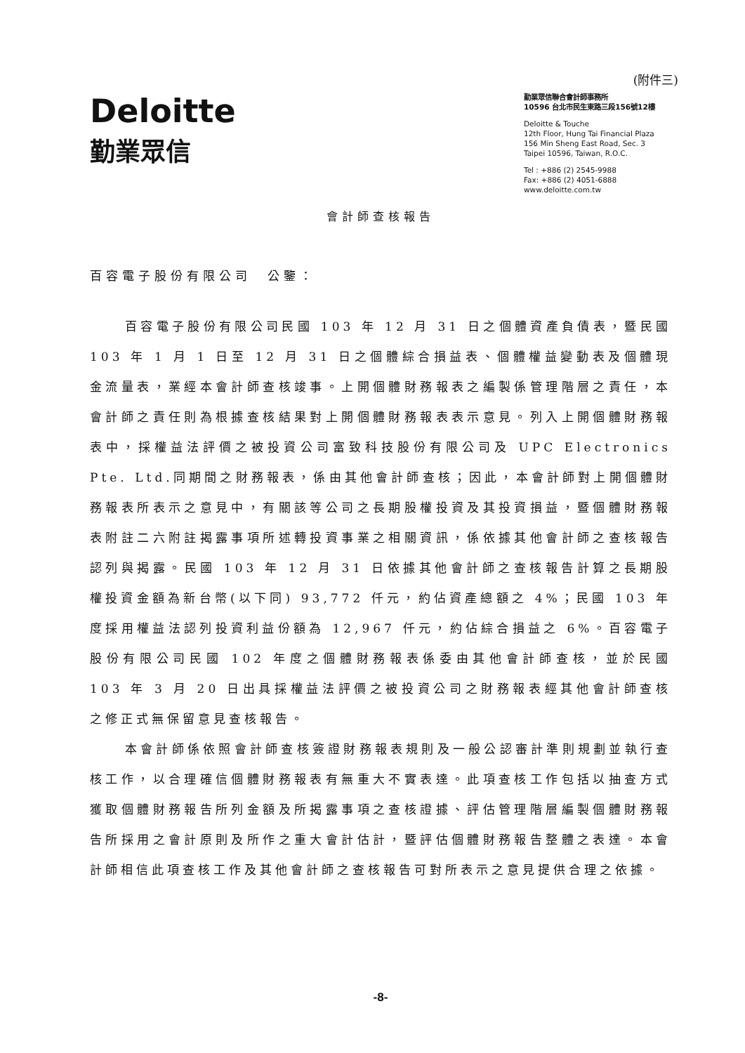(附件三)
Deloitte
勤業眾信
勤業眾信聯合會計師事務所
10596 台北市民生東路三段156號12樓
Deloitte & Touche
12th Floor, Hung Tai Financial Plaza
156 Min Sheng East Road, Sec. 3
Taipei 10596, Taiwan, R.O.C.
Tel : +886 (2) 2545-9988
Fax: +886 (2) 4051-6888
www.deloitte.com.tw
會計師查核報告
百容電子股份有限公司　公鑒：
百容電子股份有限公司民國 103 年 12 月 31 日之個體資產負債表，暨民國 103 年 1 月 1 日至 12 月 31 日之個體綜合損益表、個體權益變動表及個體現金流量表，業經本會計師查核竣事。上開個體財務報表之編製係管理階層之責任，本會計師之責任則為根據查核結果對上開個體財務報表表示意見。列入上開個體財務報表中，採權益法評價之被投資公司富致科技股份有限公司及 UPC Electronics Pte. Ltd.同期間之財務報表，係由其他會計師查核；因此，本會計師對上開個體財務報表所表示之意見中，有關該等公司之長期股權投資及其投資損益，暨個體財務報表附註二六附註揭露事項所述轉投資事業之相關資訊，係依據其他會計師之查核報告認列與揭露。民國 103 年 12 月 31 日依據其他會計師之查核報告計算之長期股權投資金額為新台幣(以下同) 93,772 仟元，約佔資產總額之 4%；民國 103 年度採用權益法認列投資利益份額為 12,967 仟元，約佔綜合損益之 6%。百容電子股份有限公司民國 102 年度之個體財務報表係委由其他會計師查核，並於民國 103 年 3 月 20 日出具採權益法評價之被投資公司之財務報表經其他會計師查核之修正式無保留意見查核報告。
本會計師係依照會計師查核簽證財務報表規則及一般公認審計準則規劃並執行查核工作，以合理確信個體財務報表有無重大不實表達。此項查核工作包括以抽查方式獲取個體財務報告所列金額及所揭露事項之查核證據、評估管理階層編製個體財務報告所採用之會計原則及所作之重大會計估計，暨評估個體財務報告整體之表達。本會計師相信此項查核工作及其他會計師之查核報告可對所表示之意見提供合理之依據。
-8-